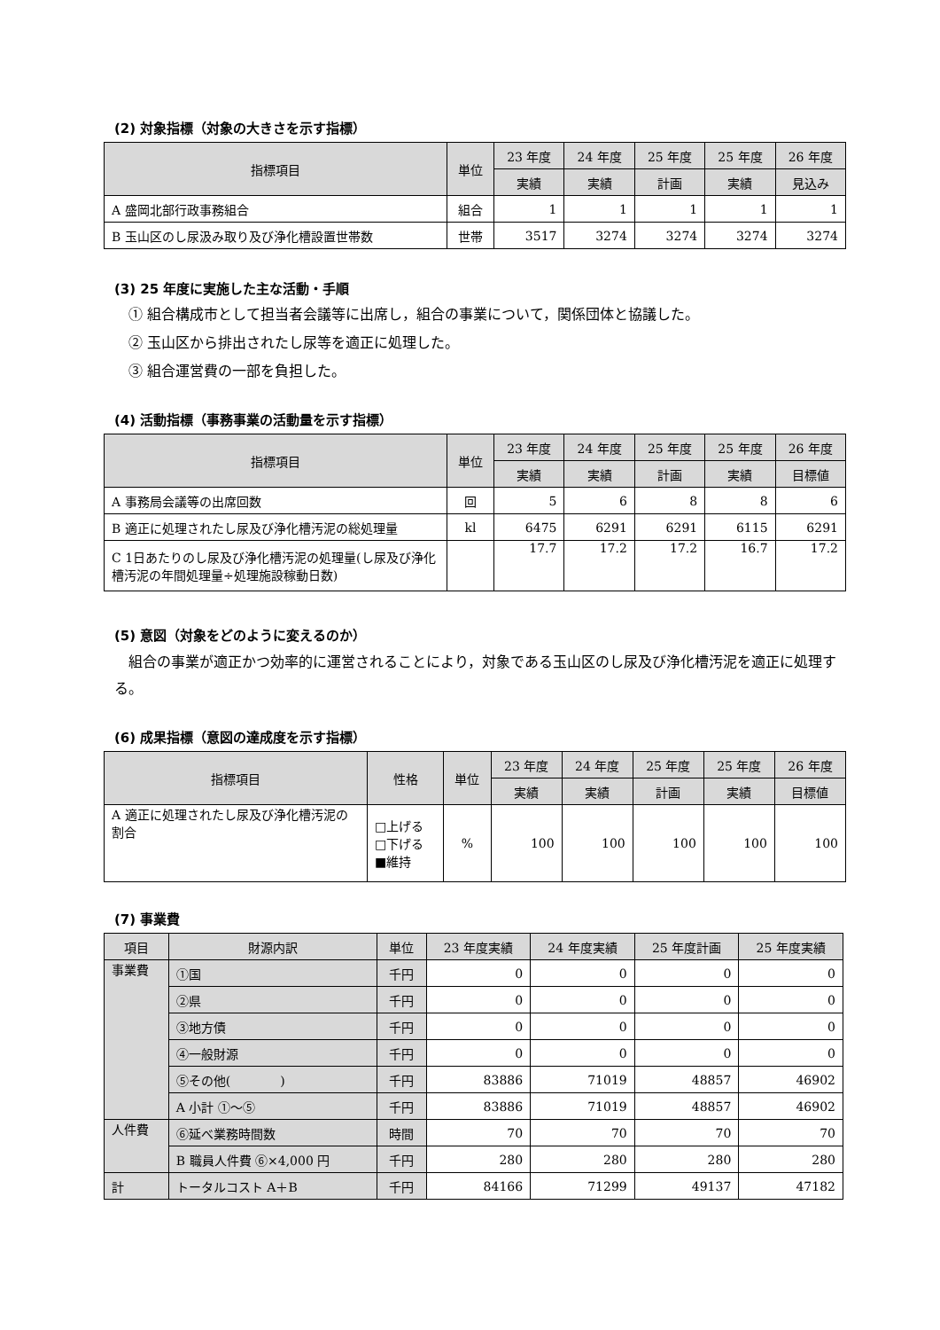(2) 対象指標（対象の大きさを示す指標）
| 指標項目 | 単位 | 23 年度 | 24 年度 | 25 年度 | 25 年度 | 26 年度 |
| --- | --- | --- | --- | --- | --- | --- |
| | | 実績 | 実績 | 計画 | 実績 | 見込み |
| A 盛岡北部行政事務組合 | 組合 | 1 | 1 | 1 | 1 | 1 |
| B 玉山区のし尿汲み取り及び浄化槽設置世帯数 | 世帯 | 3517 | 3274 | 3274 | 3274 | 3274 |
(3) 25 年度に実施した主な活動・手順
① 組合構成市として担当者会議等に出席し，組合の事業について，関係団体と協議した。
② 玉山区から排出されたし尿等を適正に処理した。
③ 組合運営費の一部を負担した。
(4) 活動指標（事務事業の活動量を示す指標）
| 指標項目 | 単位 | 23 年度 | 24 年度 | 25 年度 | 25 年度 | 26 年度 |
| --- | --- | --- | --- | --- | --- | --- |
| | | 実績 | 実績 | 計画 | 実績 | 目標値 |
| A 事務局会議等の出席回数 | 回 | 5 | 6 | 8 | 8 | 6 |
| B 適正に処理されたし尿及び浄化槽汚泥の総処理量 | kl | 6475 | 6291 | 6291 | 6115 | 6291 |
| C 1日あたりのし尿及び浄化槽汚泥の処理量(し尿及び浄化槽汚泥の年間処理量÷処理施設稼動日数) | | 17.7 | 17.2 | 17.2 | 16.7 | 17.2 |
(5) 意図（対象をどのように変えるのか）
　組合の事業が適正かつ効率的に運営されることにより，対象である玉山区のし尿及び浄化槽汚泥を適正に処理する。
(6) 成果指標（意図の達成度を示す指標）
| 指標項目 | 性格 | 単位 | 23 年度 | 24 年度 | 25 年度 | 25 年度 | 26 年度 |
| --- | --- | --- | --- | --- | --- | --- | --- |
| | | | 実績 | 実績 | 計画 | 実績 | 目標値 |
| A 適正に処理されたし尿及び浄化槽汚泥の割合 | □上げる □下げる ■維持 | % | 100 | 100 | 100 | 100 | 100 |
(7) 事業費
| 項目 | 財源内訳 | 単位 | 23 年度実績 | 24 年度実績 | 25 年度計画 | 25 年度実績 |
| --- | --- | --- | --- | --- | --- | --- |
| 事業費 | ①国 | 千円 | 0 | 0 | 0 | 0 |
| | ②県 | 千円 | 0 | 0 | 0 | 0 |
| | ③地方債 | 千円 | 0 | 0 | 0 | 0 |
| | ④一般財源 | 千円 | 0 | 0 | 0 | 0 |
| | ⑤その他( ) | 千円 | 83886 | 71019 | 48857 | 46902 |
| | A 小計 ①～⑤ | 千円 | 83886 | 71019 | 48857 | 46902 |
| 人件費 | ⑥延べ業務時間数 | 時間 | 70 | 70 | 70 | 70 |
| | B 職員人件費 ⑥×4,000 円 | 千円 | 280 | 280 | 280 | 280 |
| 計 | トータルコスト A＋B | 千円 | 84166 | 71299 | 49137 | 47182 |